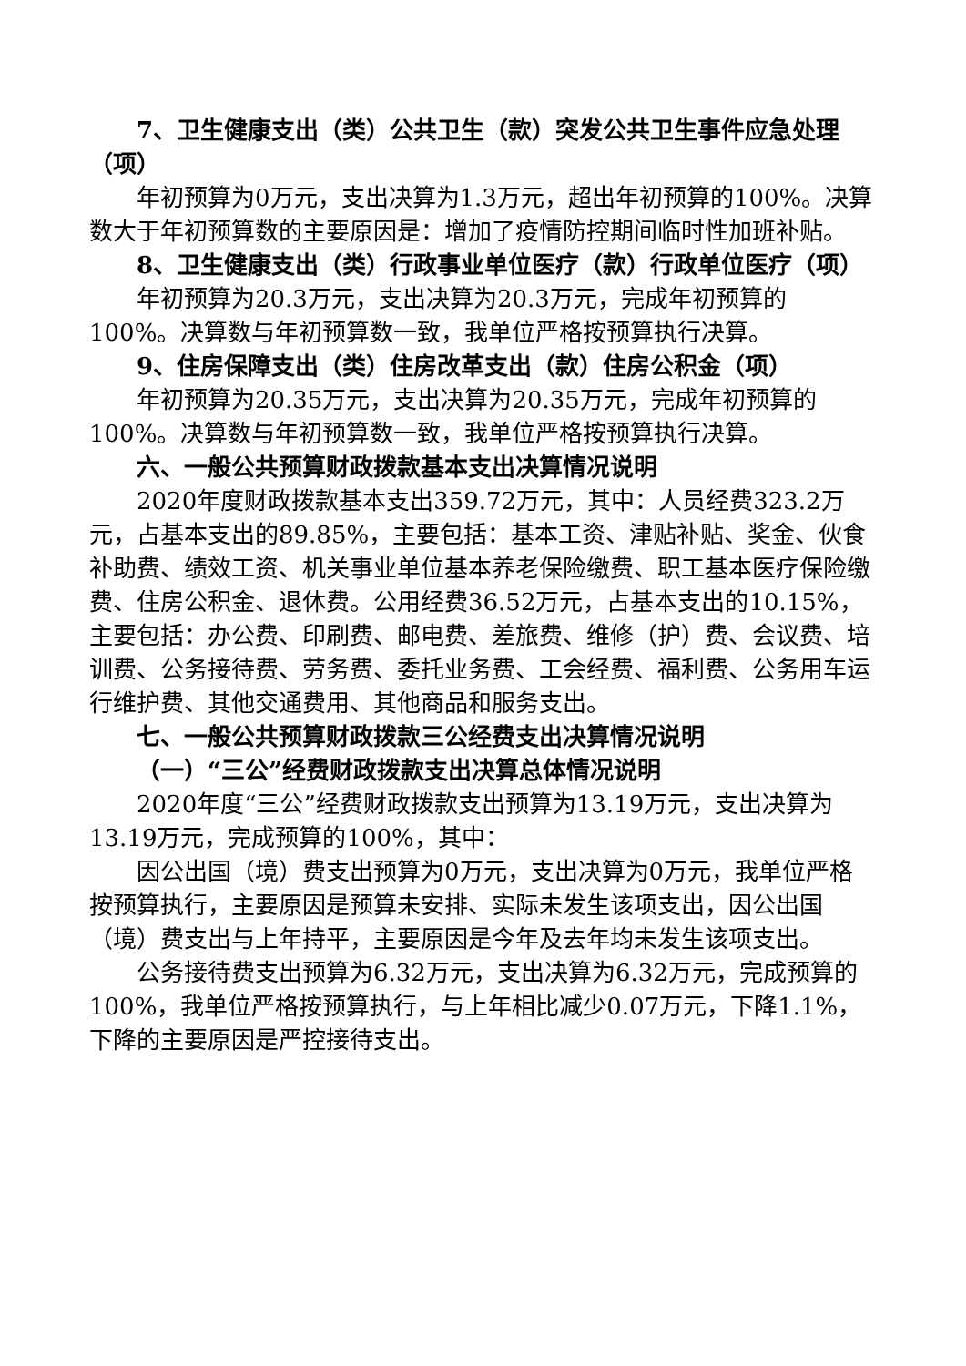7、卫生健康支出（类）公共卫生（款）突发公共卫生事件应急处理（项）
年初预算为0万元，支出决算为1.3万元，超出年初预算的100%。决算数大于年初预算数的主要原因是：增加了疫情防控期间临时性加班补贴。
8、卫生健康支出（类）行政事业单位医疗（款）行政单位医疗（项）
年初预算为20.3万元，支出决算为20.3万元，完成年初预算的100%。决算数与年初预算数一致，我单位严格按预算执行决算。
9、住房保障支出（类）住房改革支出（款）住房公积金（项）
年初预算为20.35万元，支出决算为20.35万元，完成年初预算的100%。决算数与年初预算数一致，我单位严格按预算执行决算。
六、一般公共预算财政拨款基本支出决算情况说明
2020年度财政拨款基本支出359.72万元，其中：人员经费323.2万元，占基本支出的89.85%，主要包括：基本工资、津贴补贴、奖金、伙食补助费、绩效工资、机关事业单位基本养老保险缴费、职工基本医疗保险缴费、住房公积金、退休费。公用经费36.52万元，占基本支出的10.15%，主要包括：办公费、印刷费、邮电费、差旅费、维修（护）费、会议费、培训费、公务接待费、劳务费、委托业务费、工会经费、福利费、公务用车运行维护费、其他交通费用、其他商品和服务支出。
七、一般公共预算财政拨款三公经费支出决算情况说明
（一）“三公”经费财政拨款支出决算总体情况说明
2020年度“三公”经费财政拨款支出预算为13.19万元，支出决算为13.19万元，完成预算的100%，其中：
因公出国（境）费支出预算为0万元，支出决算为0万元，我单位严格按预算执行，主要原因是预算未安排、实际未发生该项支出，因公出国（境）费支出与上年持平，主要原因是今年及去年均未发生该项支出。
公务接待费支出预算为6.32万元，支出决算为6.32万元，完成预算的100%，我单位严格按预算执行，与上年相比减少0.07万元，下降1.1%，下降的主要原因是严控接待支出。